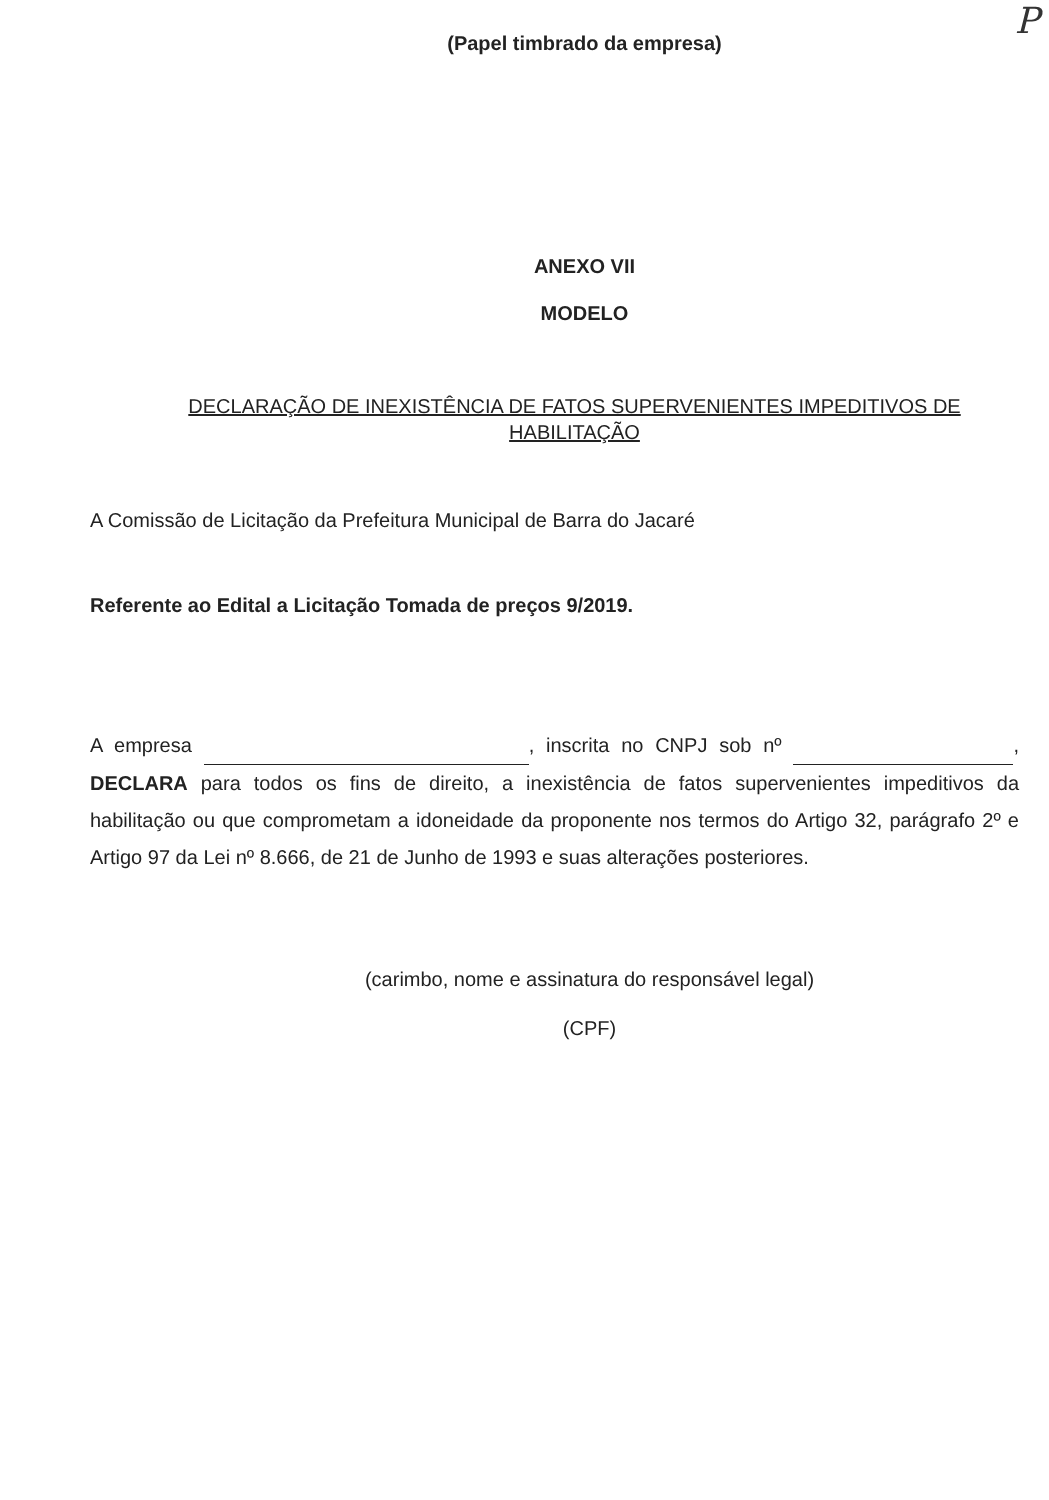P
(Papel timbrado da empresa)
ANEXO VII
MODELO
DECLARAÇÃO DE INEXISTÊNCIA DE FATOS SUPERVENIENTES IMPEDITIVOS DE
HABILITAÇÃO
A Comissão de Licitação da Prefeitura Municipal de Barra do Jacaré
Referente ao Edital a Licitação Tomada de preços 9/2019.
A empresa , inscrita no CNPJ sob nº , DECLARA para todos os fins de direito, a inexistência de fatos supervenientes impeditivos da habilitação ou que comprometam a idoneidade da proponente nos termos do Artigo 32, parágrafo 2º e Artigo 97 da Lei nº 8.666, de 21 de Junho de 1993 e suas alterações posteriores.
(carimbo, nome e assinatura do responsável legal)
(CPF)